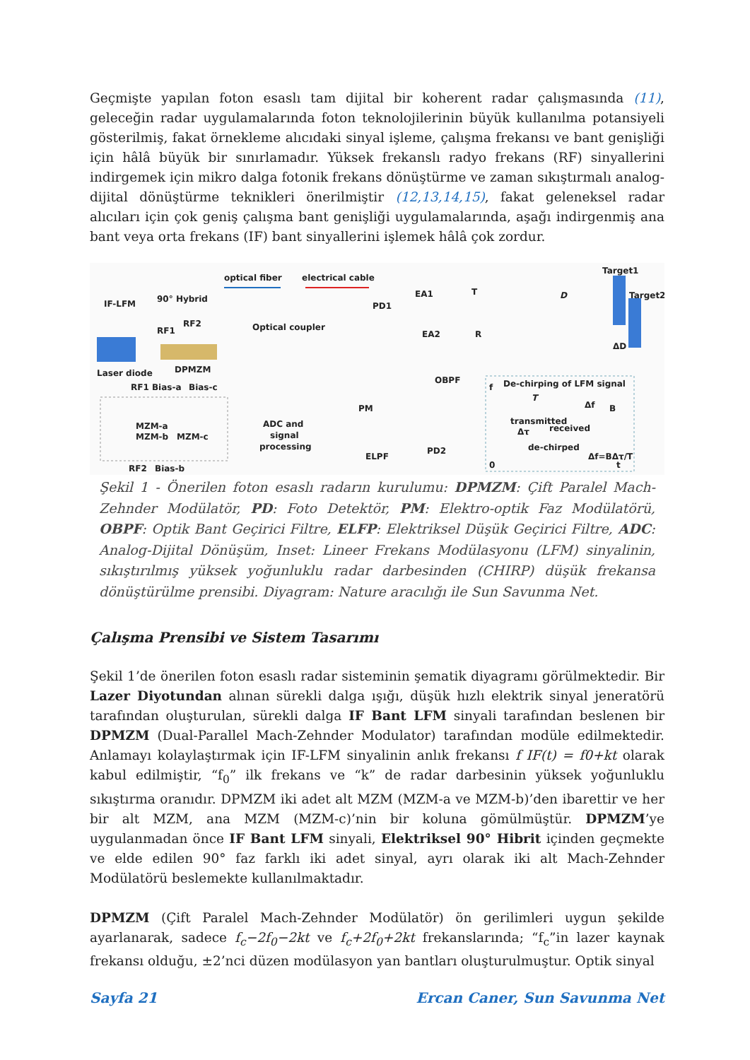Geçmişte yapılan foton esaslı tam dijital bir koherent radar çalışmasında (11), geleceğin radar uygulamalarında foton teknolojilerinin büyük kullanılma potansiyeli gösterilmiş, fakat örnekleme alıcıdaki sinyal işleme, çalışma frekansı ve bant genişliği için hâlâ büyük bir sınırlamadır. Yüksek frekanslı radyo frekans (RF) sinyallerini indirgemek için mikro dalga fotonik frekans dönüştürme ve zaman sıkıştırmalı analog-dijital dönüştürme teknikleri önerilmiştir (12,13,14,15), fakat geleneksel radar alıcıları için çok geniş çalışma bant genişliği uygulamalarında, aşağı indirgenmiş ana bant veya orta frekans (IF) bant sinyallerini işlemek hâlâ çok zordur.
optical fiber
electrical cable
IF-LFM
90° Hybrid
RF1
RF2
Laser diode
DPMZM
Optical coupler
PD1
EA1
EA2
T
R
D
Target1
Target2
ΔD
OBPF
PM
RF1 Bias-a
Bias-c
MZM-a
MZM-b
MZM-c
RF2
Bias-b
ADC and
signal
processing
ELPF
PD2
De-chirping of LFM signal
T
transmitted
received
Δf
B
Δτ
de-chirped
Δf=BΔτ/T
0
t
f
Şekil 1 - Önerilen foton esaslı radarın kurulumu: DPMZM: Çift Paralel Mach-Zehnder Modülatör, PD: Foto Detektör, PM: Elektro-optik Faz Modülatörü, OBPF: Optik Bant Geçirici Filtre, ELFP: Elektriksel Düşük Geçirici Filtre, ADC: Analog-Dijital Dönüşüm, Inset: Lineer Frekans Modülasyonu (LFM) sinyalinin, sıkıştırılmış yüksek yoğunluklu radar darbesinden (CHIRP) düşük frekansa dönüştürülme prensibi. Diyagram: Nature aracılığı ile Sun Savunma Net.
Çalışma Prensibi ve Sistem Tasarımı
Şekil 1’de önerilen foton esaslı radar sisteminin şematik diyagramı görülmektedir. Bir Lazer Diyotundan alınan sürekli dalga ışığı, düşük hızlı elektrik sinyal jeneratörü tarafından oluşturulan, sürekli dalga IF Bant LFM sinyali tarafından beslenen bir DPMZM (Dual-Parallel Mach-Zehnder Modulator) tarafından modüle edilmektedir. Anlamayı kolaylaştırmak için IF-LFM sinyalinin anlık frekansı f IF(t) = f0+kt olarak kabul edilmiştir, “f<sub>0</sub>” ilk frekans ve “k” de radar darbesinin yüksek yoğunluklu sıkıştırma oranıdır. DPMZM iki adet alt MZM (MZM-a ve MZM-b)’den ibarettir ve her bir alt MZM, ana MZM (MZM-c)’nin bir koluna gömülmüştür. DPMZM’ye uygulanmadan önce IF Bant LFM sinyali, Elektriksel 90° Hibrit içinden geçmekte ve elde edilen 90° faz farklı iki adet sinyal, ayrı olarak iki alt Mach-Zehnder Modülatörü beslemekte kullanılmaktadır.
DPMZM (Çift Paralel Mach-Zehnder Modülatör) ön gerilimleri uygun şekilde ayarlanarak, sadece f<sub>c</sub>−2f<sub>0</sub>−2kt ve f<sub>c</sub>+2f<sub>0</sub>+2kt frekanslarında; “f<sub>c</sub>”in lazer kaynak frekansı olduğu, ±2’nci düzen modülasyon yan bantları oluşturulmuştur. Optik sinyal
Sayfa 21 Ercan Caner, Sun Savunma Net